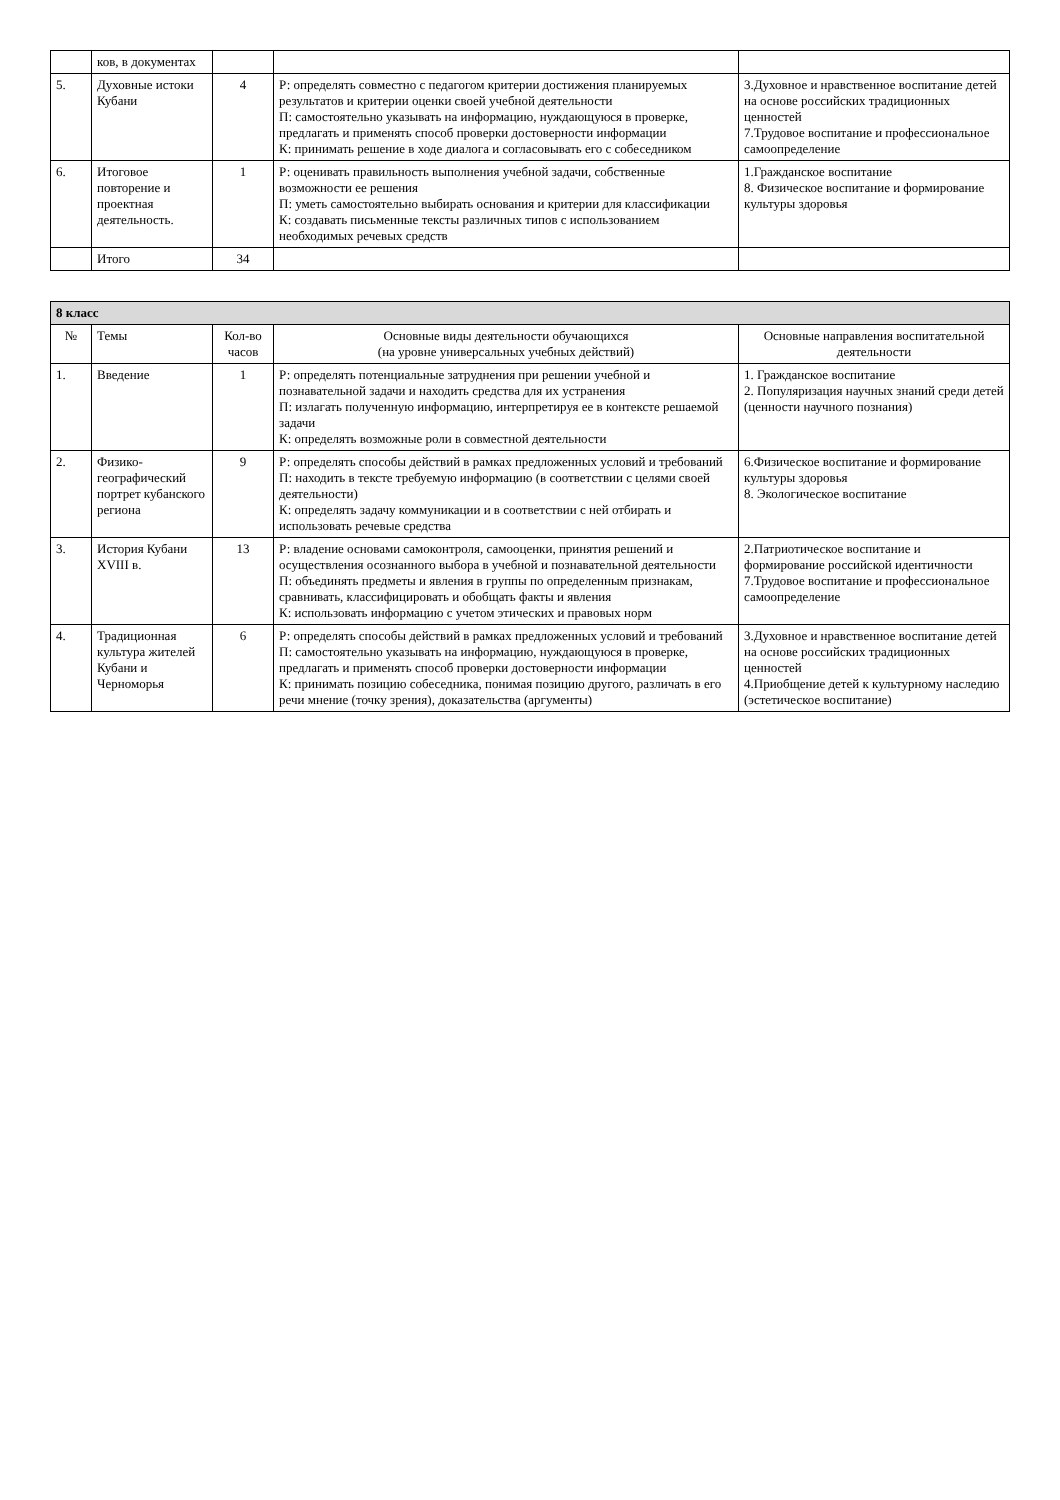| | ков, в документах | | | |
| 5. | Духовные истоки Кубани | 4 | Р: определять совместно с педагогом критерии достижения планируемых результатов и критерии оценки своей учебной деятельности П: самостоятельно указывать на информацию, нуждающуюся в проверке, предлагать и применять способ проверки достоверности информации К: принимать решение в ходе диалога и согласовывать его с собеседником | 3.Духовное и нравственное воспитание детей на основе российских традиционных ценностей 7.Трудовое воспитание и профессиональное самоопределение |
| 6. | Итоговое повторение и проектная деятельность. | 1 | Р: оценивать правильность выполнения учебной задачи, собственные возможности ее решения П: уметь самостоятельно выбирать основания и критерии для классификации К: создавать письменные тексты различных типов с использованием необходимых речевых средств | 1.Гражданское воспитание 8. Физическое воспитание и формирование культуры здоровья |
| | Итого | 34 | | |
| 8 класс | | | | |
| № | Темы | Кол-во часов | Основные виды деятельности обучающихся (на уровне универсальных учебных действий) | Основные направления воспитательной деятельности |
| 1. | Введение | 1 | Р: определять потенциальные затруднения при решении учебной и познавательной задачи и находить средства для их устранения П: излагать полученную информацию, интерпретируя ее в контексте решаемой задачи К: определять возможные роли в совместной деятельности | 1. Гражданское воспитание 2. Популяризация научных знаний среди детей (ценности научного познания) |
| 2. | Физико-географический портрет кубанского региона | 9 | Р: определять способы действий в рамках предложенных условий и требований П: находить в тексте требуемую информацию (в соответствии с целями своей деятельности) К: определять задачу коммуникации и в соответствии с ней отбирать и использовать речевые средства | 6.Физическое воспитание и формирование культуры здоровья 8. Экологическое воспитание |
| 3. | История Кубани XVIII в. | 13 | Р: владение основами самоконтроля, самооценки, принятия решений и осуществления осознанного выбора в учебной и познавательной деятельности П: объединять предметы и явления в группы по определенным признакам, сравнивать, классифицировать и обобщать факты и явления К: использовать информацию с учетом этических и правовых норм | 2.Патриотическое воспитание и формирование российской идентичности 7.Трудовое воспитание и профессиональное самоопределение |
| 4. | Традиционная культура жителей Кубани и Черноморья | 6 | Р: определять способы действий в рамках предложенных условий и требований П: самостоятельно указывать на информацию, нуждающуюся в проверке, предлагать и применять способ проверки достоверности информации К: принимать позицию собеседника, понимая позицию другого, различать в его речи мнение (точку зрения), доказательства (аргументы) | 3.Духовное и нравственное воспитание детей на основе российских традиционных ценностей 4.Приобщение детей к культурному наследию (эстетическое воспитание) |